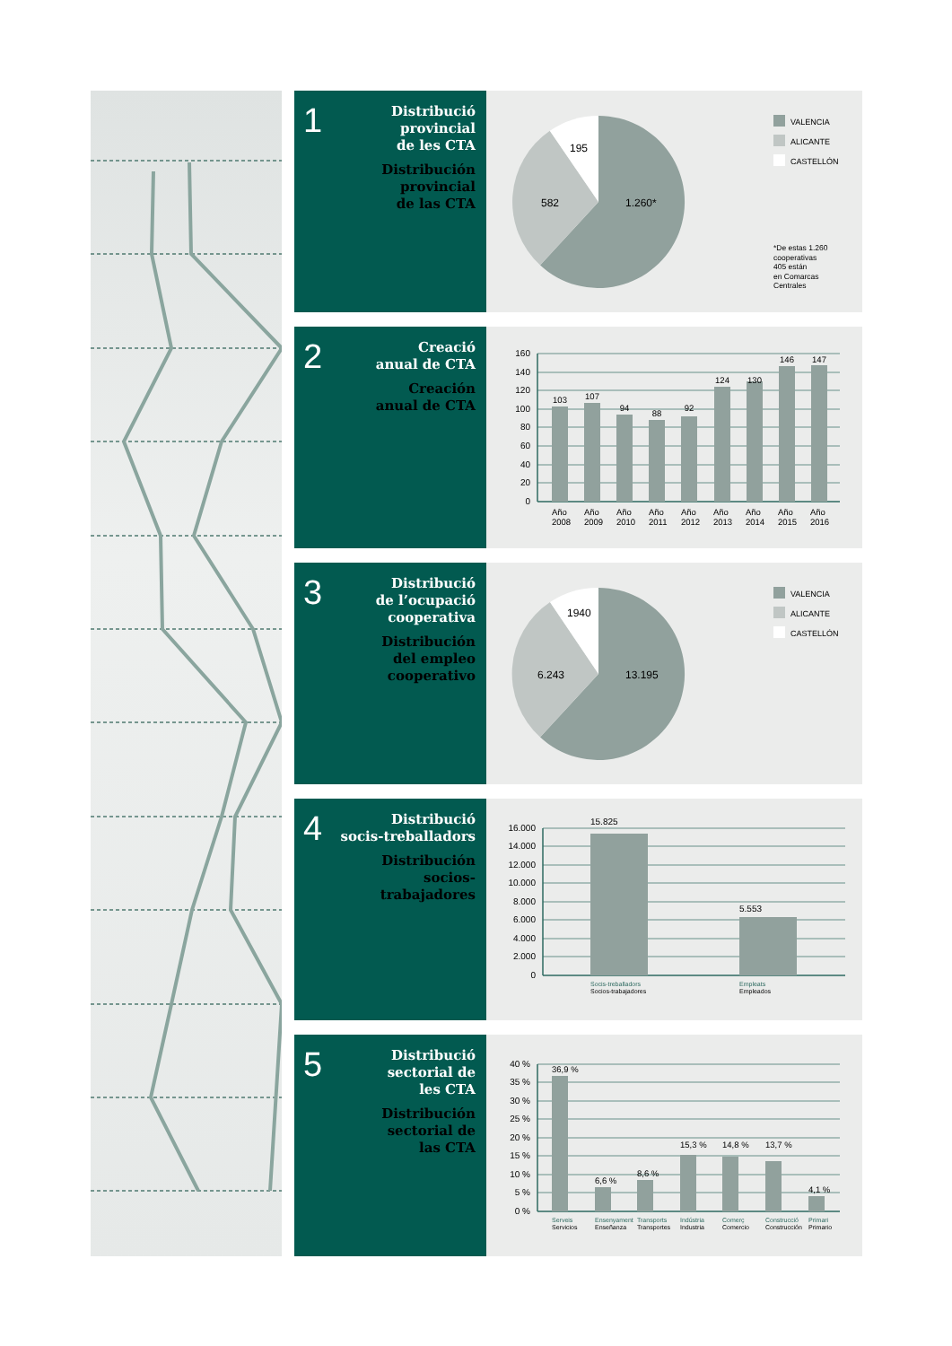1
Distribució
provincial
de les CTA
Distribución
provincial
de las CTA
195
582
1.260*
VALENCIA
ALICANTE
CASTELLÓN
*De estas 1.260 cooperativas 405 están en Comarcas Centrales
2
Creació
anual de CTA
Creación
anual de CTA
160
140
120
100
80
60
40
20
0
103
107
94
88
92
124
130
146
147
Año
2008
Año
2009
Año
2010
Año
2011
Año
2012
Año
2013
Año
2014
Año
2015
Año
2016
3
Distribució
de l’ocupació
cooperativa
Distribución
del empleo
cooperativo
1940
6.243
13.195
VALENCIA
ALICANTE
CASTELLÓN
4
Distribució
socis-treballadors
Distribución
socios-trabajadores
16.000
14.000
12.000
10.000
8.000
6.000
4.000
2.000
0
15.825
5.553
Socis-treballadors
Socios-trabajadores
Empleats
Empleados
5
Distribució
sectorial de
les CTA
Distribución
sectorial de
las CTA
40 %
35 %
30 %
25 %
20 %
15 %
10 %
5 %
0 %
36,9 %
6,6 %
8,6 %
15,3 %
14,8 %
13,7 %
4,1 %
Serveis
Servicios
Ensenyament
Enseñanza
Transports
Transportes
Indústria
Industria
Comerç
Comercio
Construcció
Construcción
Primari
Primario